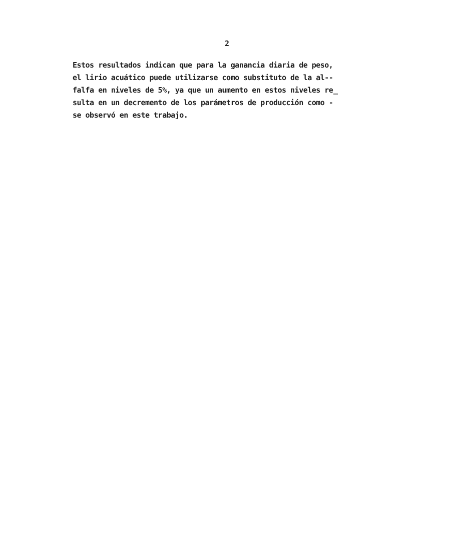2
Estos resultados indican que para la ganancia diaria de peso,
el lirio acuático puede utilizarse como substituto de la al--
falfa en niveles de 5%, ya que un aumento en estos niveles re̲
sulta en un decremento de los parámetros de producción como -
se observó en este trabajo.